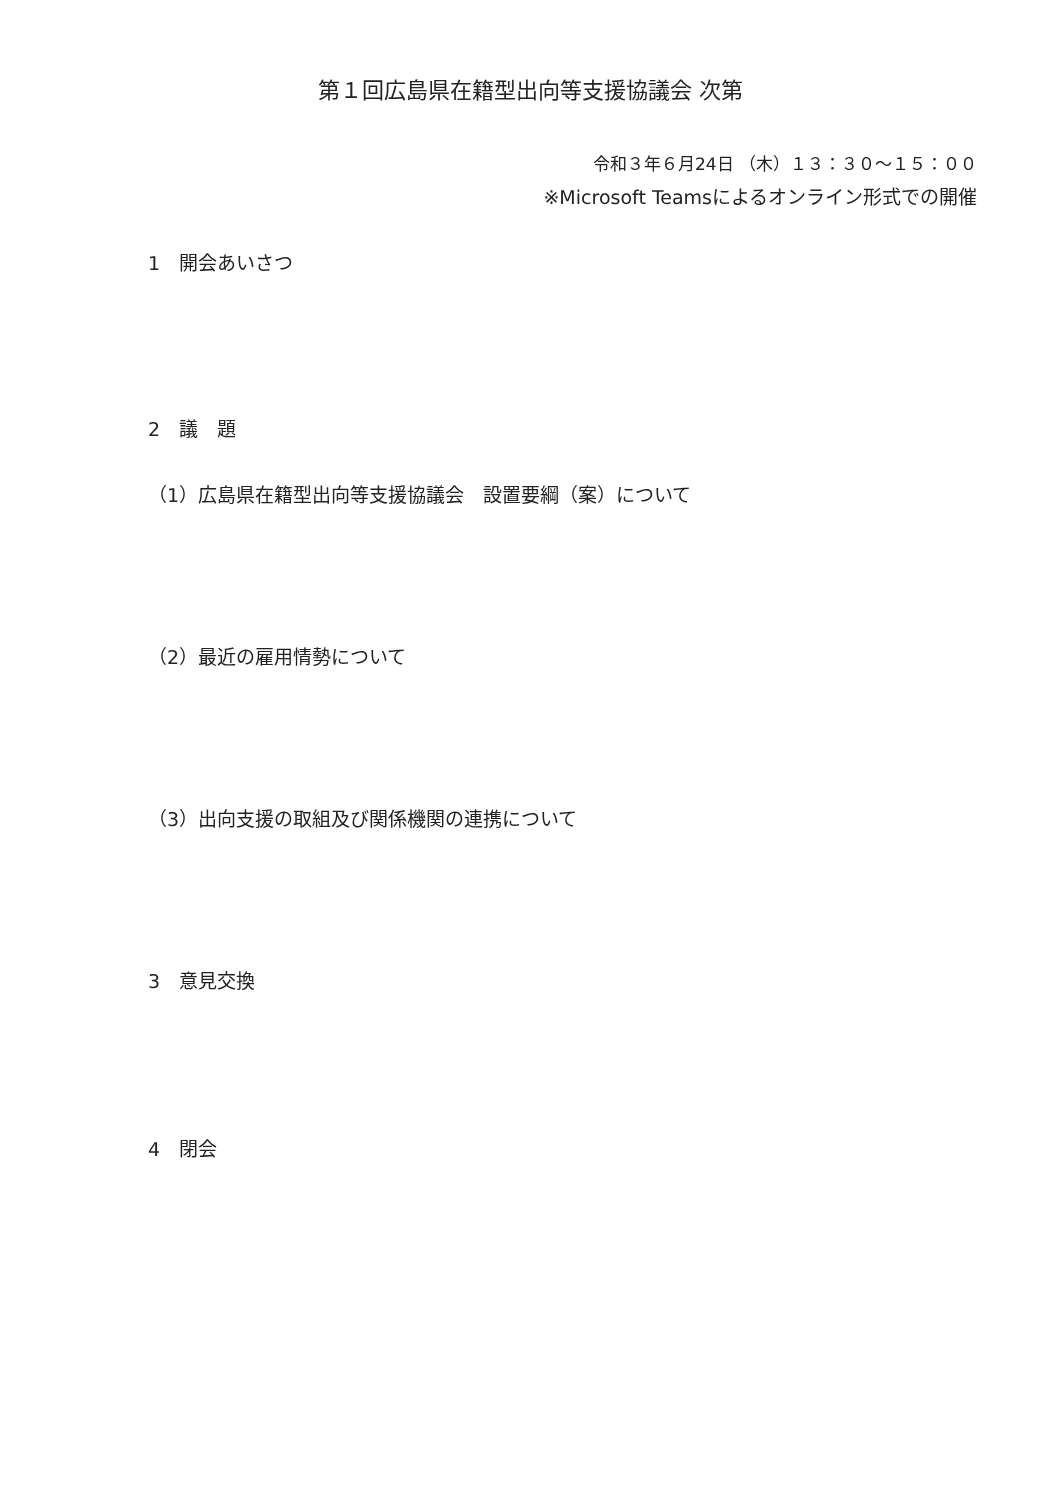第１回広島県在籍型出向等支援協議会 次第
令和３年６月24日 （木）１３：３０～１５：００
※Microsoft Teamsによるオンライン形式での開催
1　開会あいさつ
2　議　題
（1）広島県在籍型出向等支援協議会　設置要綱（案）について
（2）最近の雇用情勢について
（3）出向支援の取組及び関係機関の連携について
3　意見交換
4　閉会